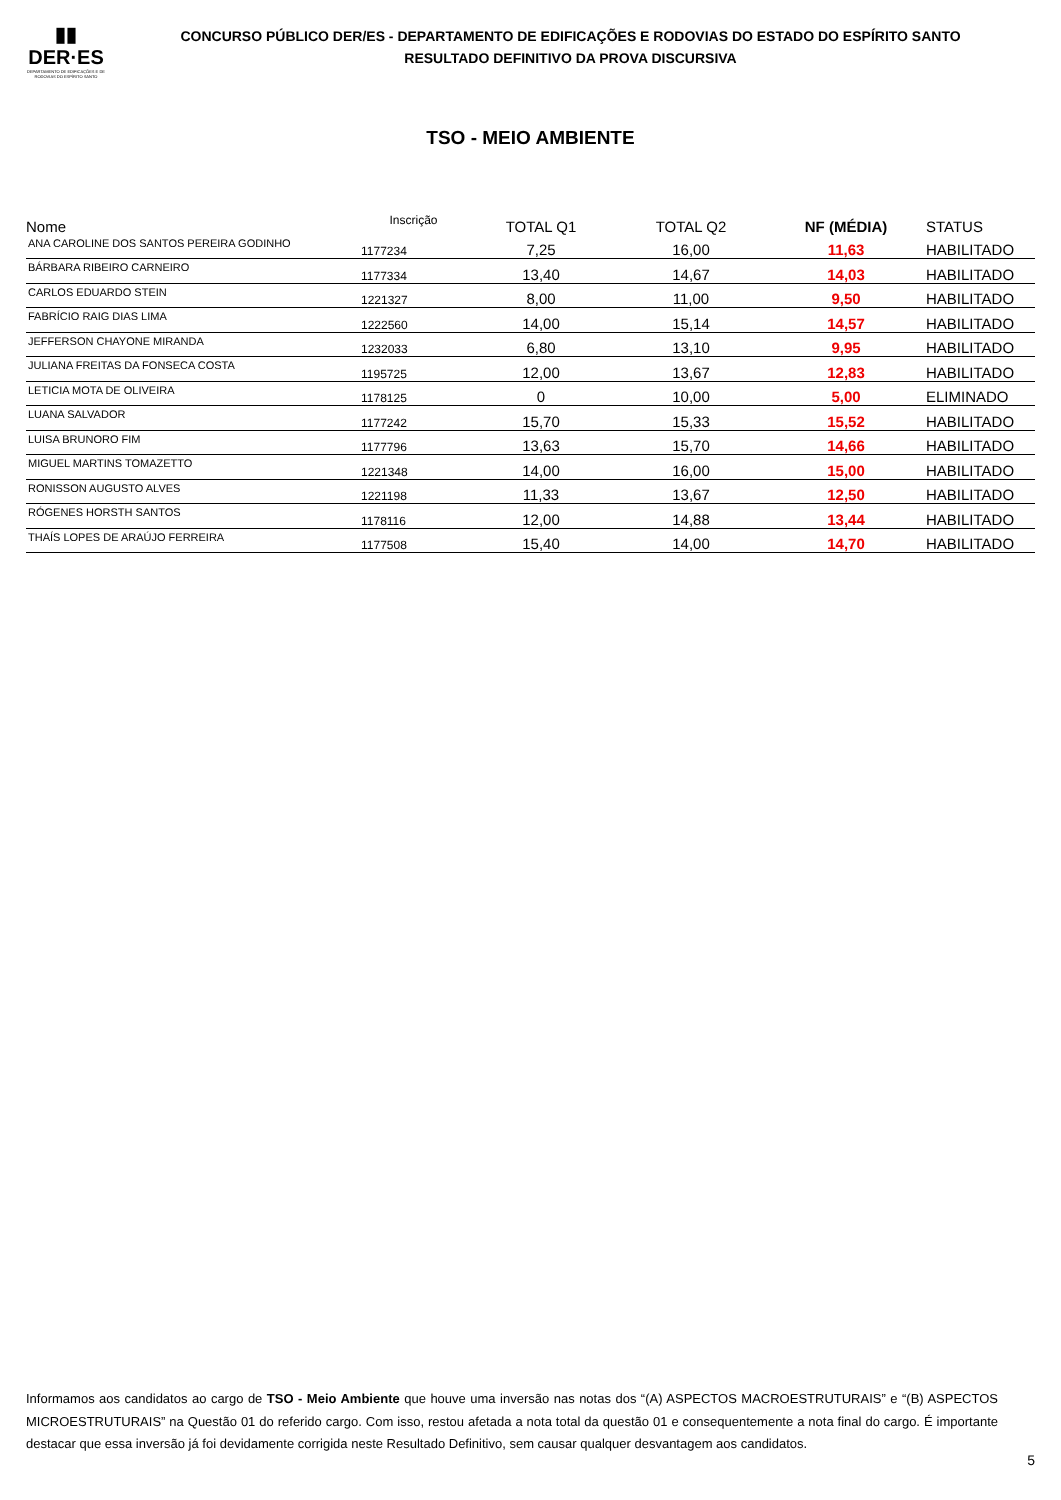▮▮
DER·ES
DEPARTAMENTO DE EDIFICAÇÕES E DE RODOVIAS DO ESPÍRITO SANTO
CONCURSO PÚBLICO DER/ES - DEPARTAMENTO DE EDIFICAÇÕES E RODOVIAS DO ESTADO DO ESPÍRITO SANTO
RESULTADO DEFINITIVO DA PROVA DISCURSIVA
TSO - MEIO AMBIENTE
| Nome | Inscrição | TOTAL Q1 | TOTAL Q2 | NF (MÉDIA) | STATUS |
| --- | --- | --- | --- | --- | --- |
| ANA CAROLINE DOS SANTOS PEREIRA GODINHO | 1177234 | 7,25 | 16,00 | 11,63 | HABILITADO |
| BÁRBARA RIBEIRO CARNEIRO | 1177334 | 13,40 | 14,67 | 14,03 | HABILITADO |
| CARLOS EDUARDO STEIN | 1221327 | 8,00 | 11,00 | 9,50 | HABILITADO |
| FABRÍCIO RAIG DIAS LIMA | 1222560 | 14,00 | 15,14 | 14,57 | HABILITADO |
| JEFFERSON CHAYONE MIRANDA | 1232033 | 6,80 | 13,10 | 9,95 | HABILITADO |
| JULIANA FREITAS DA FONSECA COSTA | 1195725 | 12,00 | 13,67 | 12,83 | HABILITADO |
| LETICIA MOTA DE OLIVEIRA | 1178125 | 0 | 10,00 | 5,00 | ELIMINADO |
| LUANA SALVADOR | 1177242 | 15,70 | 15,33 | 15,52 | HABILITADO |
| LUISA BRUNORO FIM | 1177796 | 13,63 | 15,70 | 14,66 | HABILITADO |
| MIGUEL MARTINS TOMAZETTO | 1221348 | 14,00 | 16,00 | 15,00 | HABILITADO |
| RONISSON AUGUSTO ALVES | 1221198 | 11,33 | 13,67 | 12,50 | HABILITADO |
| RÓGENES HORSTH SANTOS | 1178116 | 12,00 | 14,88 | 13,44 | HABILITADO |
| THAÍS LOPES DE ARAÚJO FERREIRA | 1177508 | 15,40 | 14,00 | 14,70 | HABILITADO |
Informamos aos candidatos ao cargo de TSO - Meio Ambiente que houve uma inversão nas notas dos “(A) ASPECTOS MACROESTRUTURAIS” e “(B) ASPECTOS MICROESTRUTURAIS” na Questão 01 do referido cargo. Com isso, restou afetada a nota total da questão 01 e consequentemente a nota final do cargo. É importante destacar que essa inversão já foi devidamente corrigida neste Resultado Definitivo, sem causar qualquer desvantagem aos candidatos.
5